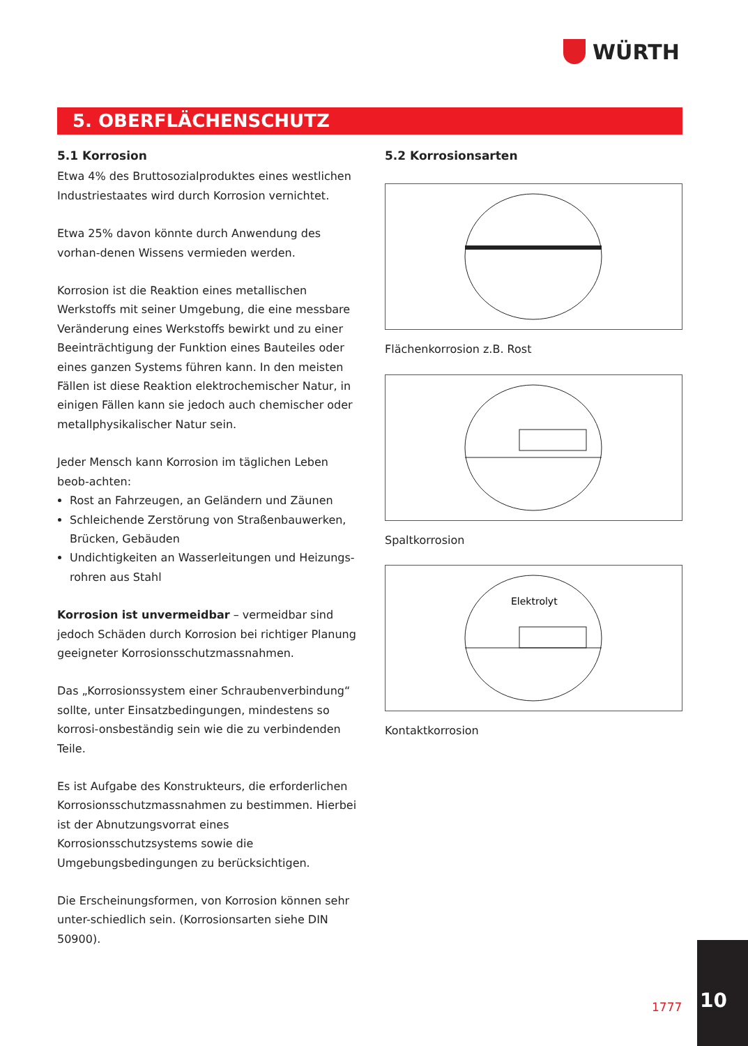WÜRTH
5. OBERFLÄCHENSCHUTZ
5.1 Korrosion
Etwa 4% des Bruttosozialproduktes eines westlichen Industriestaates wird durch Korrosion vernichtet.
Etwa 25% davon könnte durch Anwendung des vorhan-denen Wissens vermieden werden.
Korrosion ist die Reaktion eines metallischen Werkstoffs mit seiner Umgebung, die eine messbare Veränderung eines Werkstoffs bewirkt und zu einer Beeinträchtigung der Funktion eines Bauteiles oder eines ganzen Systems führen kann. In den meisten Fällen ist diese Reaktion elektrochemischer Natur, in einigen Fällen kann sie jedoch auch chemischer oder metallphysikalischer Natur sein.
Jeder Mensch kann Korrosion im täglichen Leben beob-achten:
Rost an Fahrzeugen, an Geländern und Zäunen
Schleichende Zerstörung von Straßenbauwerken, Brücken, Gebäuden
Undichtigkeiten an Wasserleitungen und Heizungs-rohren aus Stahl
Korrosion ist unvermeidbar – vermeidbar sind jedoch Schäden durch Korrosion bei richtiger Planung geeigneter Korrosionsschutzmassnahmen.
Das „Korrosionssystem einer Schraubenverbindung“ sollte, unter Einsatzbedingungen, mindestens so korrosi-onsbeständig sein wie die zu verbindenden Teile.
Es ist Aufgabe des Konstrukteurs, die erforderlichen Korrosionsschutzmassnahmen zu bestimmen. Hierbei ist der Abnutzungsvorrat eines Korrosionsschutzsystems sowie die Umgebungsbedingungen zu berücksichtigen.
Die Erscheinungsformen, von Korrosion können sehr unter-schiedlich sein. (Korrosionsarten siehe DIN 50900).
5.2 Korrosionsarten
Flächenkorrosion z.B. Rost
Spaltkorrosion
Elektrolyt
Kontaktkorrosion
1777
10